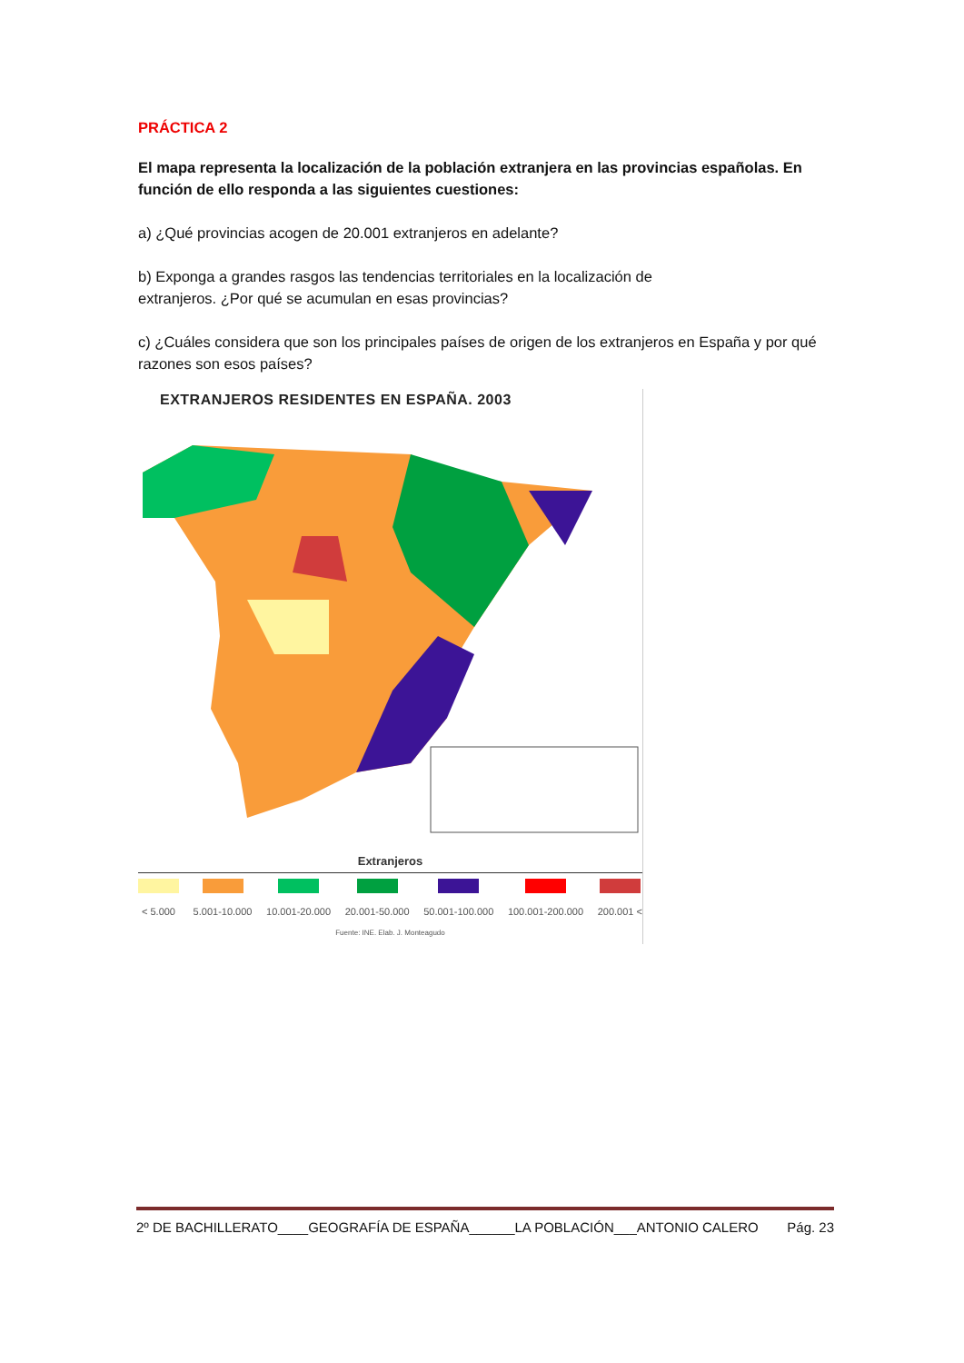PRÁCTICA 2
El mapa representa la localización de la población extranjera en las provincias españolas. En función de ello responda a las siguientes cuestiones:
a) ¿Qué provincias acogen de 20.001 extranjeros en adelante?
b) Exponga a grandes rasgos las tendencias territoriales en la localización de
extranjeros. ¿Por qué se acumulan en esas provincias?
c) ¿Cuáles considera que son los principales países de origen de los extranjeros en España y por qué razones son esos países?
EXTRANJEROS RESIDENTES EN ESPAÑA. 2003
Extranjeros
< 5.000 5.001-10.000 10.001-20.000 20.001-50.000 50.001-100.000 100.001-200.000 200.001 <
Fuente: INE. Elab. J. Monteagudo
2º DE BACHILLERATO____GEOGRAFÍA DE ESPAÑA______LA POBLACIÓN___ANTONIO CALERO Pág. 23